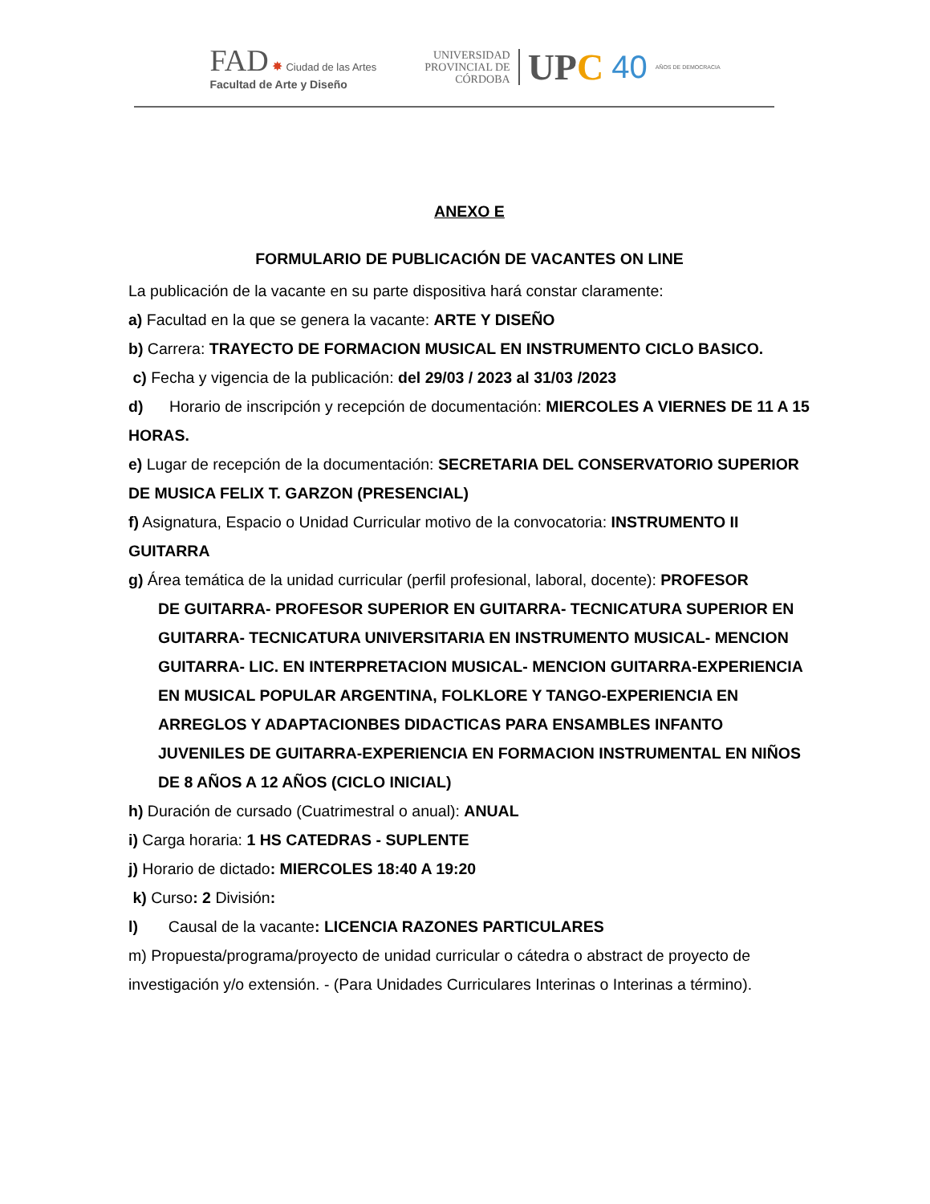FAD ✸ Ciudad de las Artes
Facultad de Arte y Diseño
UNIVERSIDAD
PROVINCIAL DE
CÓRDOBA
UPC 40 AÑOS DE DEMOCRACIA
ANEXO E
FORMULARIO DE PUBLICACIÓN DE VACANTES ON LINE
La publicación de la vacante en su parte dispositiva hará constar claramente:
a) Facultad en la que se genera la vacante: ARTE Y DISEÑO
b) Carrera: TRAYECTO DE FORMACION MUSICAL EN INSTRUMENTO CICLO BASICO.
c) Fecha y vigencia de la publicación: del 29/03 / 2023 al 31/03 /2023
d) Horario de inscripción y recepción de documentación: MIERCOLES A VIERNES DE 11 A 15 HORAS.
e) Lugar de recepción de la documentación: SECRETARIA DEL CONSERVATORIO SUPERIOR DE MUSICA FELIX T. GARZON (PRESENCIAL)
f) Asignatura, Espacio o Unidad Curricular motivo de la convocatoria: INSTRUMENTO II GUITARRA
g) Área temática de la unidad curricular (perfil profesional, laboral, docente): PROFESOR
DE GUITARRA- PROFESOR SUPERIOR EN GUITARRA- TECNICATURA SUPERIOR EN GUITARRA- TECNICATURA UNIVERSITARIA EN INSTRUMENTO MUSICAL- MENCION GUITARRA- LIC. EN INTERPRETACION MUSICAL- MENCION GUITARRA-EXPERIENCIA EN MUSICAL POPULAR ARGENTINA, FOLKLORE Y TANGO-EXPERIENCIA EN ARREGLOS Y ADAPTACIONBES DIDACTICAS PARA ENSAMBLES INFANTO JUVENILES DE GUITARRA-EXPERIENCIA EN FORMACION INSTRUMENTAL EN NIÑOS DE 8 AÑOS A 12 AÑOS (CICLO INICIAL)
h) Duración de cursado (Cuatrimestral o anual): ANUAL
i) Carga horaria: 1 HS CATEDRAS - SUPLENTE
j) Horario de dictado: MIERCOLES 18:40 A 19:20
k) Curso: 2 División:
l) Causal de la vacante: LICENCIA RAZONES PARTICULARES
m) Propuesta/programa/proyecto de unidad curricular o cátedra o abstract de proyecto de investigación y/o extensión. - (Para Unidades Curriculares Interinas o Interinas a término).